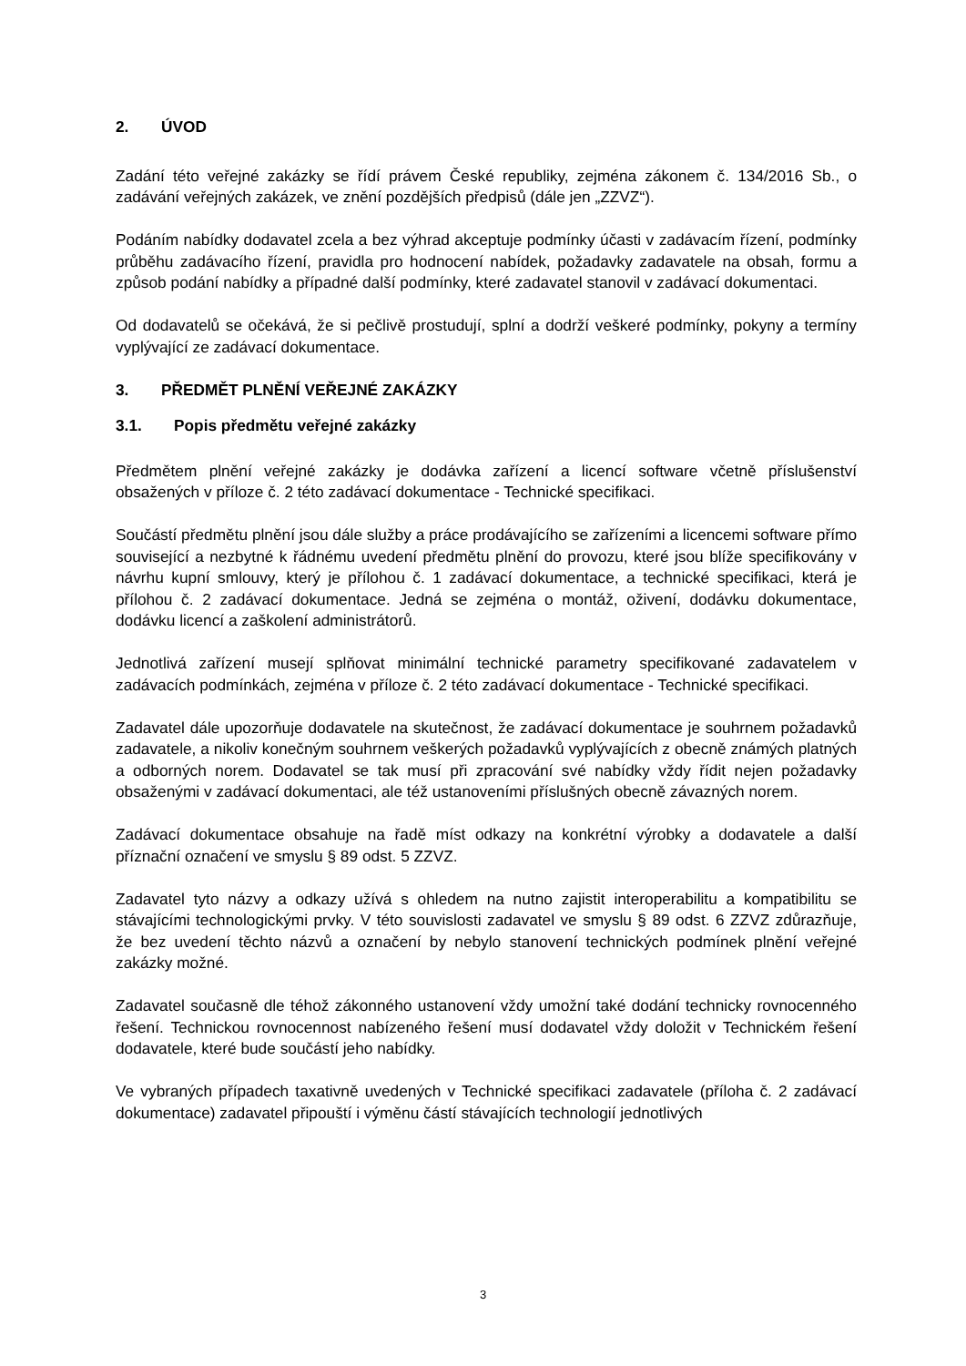2. ÚVOD
Zadání této veřejné zakázky se řídí právem České republiky, zejména zákonem č. 134/2016 Sb., o zadávání veřejných zakázek, ve znění pozdějších předpisů (dále jen „ZZVZ“).
Podáním nabídky dodavatel zcela a bez výhrad akceptuje podmínky účasti v zadávacím řízení, podmínky průběhu zadávacího řízení, pravidla pro hodnocení nabídek, požadavky zadavatele na obsah, formu a způsob podání nabídky a případné další podmínky, které zadavatel stanovil v zadávací dokumentaci.
Od dodavatelů se očekává, že si pečlivě prostudují, splní a dodrží veškeré podmínky, pokyny a termíny vyplývající ze zadávací dokumentace.
3. PŘEDMĚT PLNĚNÍ VEŘEJNÉ ZAKÁZKY
3.1. Popis předmětu veřejné zakázky
Předmětem plnění veřejné zakázky je dodávka zařízení a licencí software včetně příslušenství obsažených v příloze č. 2 této zadávací dokumentace - Technické specifikaci.
Součástí předmětu plnění jsou dále služby a práce prodávajícího se zařízeními a licencemi software přímo související a nezbytné k řádnému uvedení předmětu plnění do provozu, které jsou blíže specifikovány v návrhu kupní smlouvy, který je přílohou č. 1 zadávací dokumentace, a technické specifikaci, která je přílohou č. 2 zadávací dokumentace. Jedná se zejména o montáž, oživení, dodávku dokumentace, dodávku licencí a zaškolení administrátorů.
Jednotlivá zařízení musejí splňovat minimální technické parametry specifikované zadavatelem v zadávacích podmínkách, zejména v příloze č. 2 této zadávací dokumentace - Technické specifikaci.
Zadavatel dále upozorňuje dodavatele na skutečnost, že zadávací dokumentace je souhrnem požadavků zadavatele, a nikoliv konečným souhrnem veškerých požadavků vyplývajících z obecně známých platných a odborných norem. Dodavatel se tak musí při zpracování své nabídky vždy řídit nejen požadavky obsaženými v zadávací dokumentaci, ale též ustanoveními příslušných obecně závazných norem.
Zadávací dokumentace obsahuje na řadě míst odkazy na konkrétní výrobky a dodavatele a další příznační označení ve smyslu § 89 odst. 5 ZZVZ.
Zadavatel tyto názvy a odkazy užívá s ohledem na nutno zajistit interoperabilitu a kompatibilitu se stávajícími technologickými prvky. V této souvislosti zadavatel ve smyslu § 89 odst. 6 ZZVZ zdůrazňuje, že bez uvedení těchto názvů a označení by nebylo stanovení technických podmínek plnění veřejné zakázky možné.
Zadavatel současně dle téhož zákonného ustanovení vždy umožní také dodání technicky rovnocenného řešení. Technickou rovnocennost nabízeného řešení musí dodavatel vždy doložit v Technickém řešení dodavatele, které bude součástí jeho nabídky.
Ve vybraných případech taxativně uvedených v Technické specifikaci zadavatele (příloha č. 2 zadávací dokumentace) zadavatel připouští i výměnu částí stávajících technologií jednotlivých
3